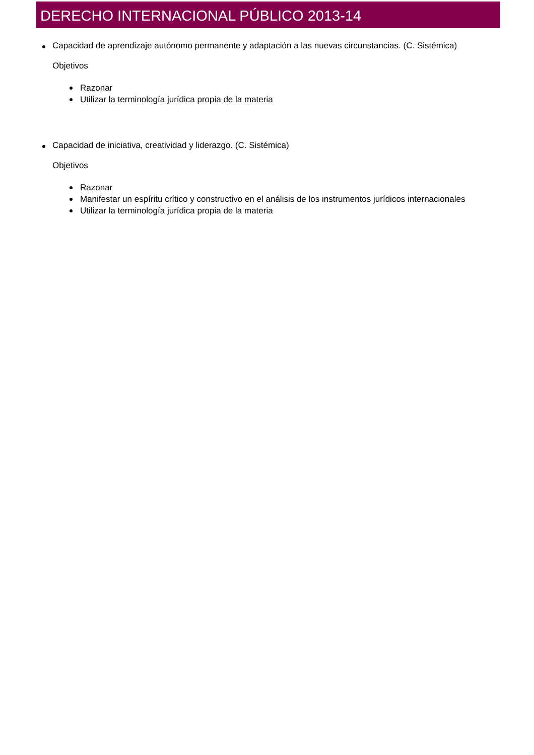DERECHO INTERNACIONAL PÚBLICO 2013-14
Capacidad de aprendizaje autónomo permanente y adaptación a las nuevas circunstancias. (C. Sistémica)
Objetivos
Razonar
Utilizar la terminología jurídica propia de la materia
Capacidad de iniciativa, creatividad y liderazgo. (C. Sistémica)
Objetivos
Razonar
Manifestar un espíritu crítico y constructivo en el análisis de los instrumentos jurídicos internacionales
Utilizar la terminología jurídica propia de la materia